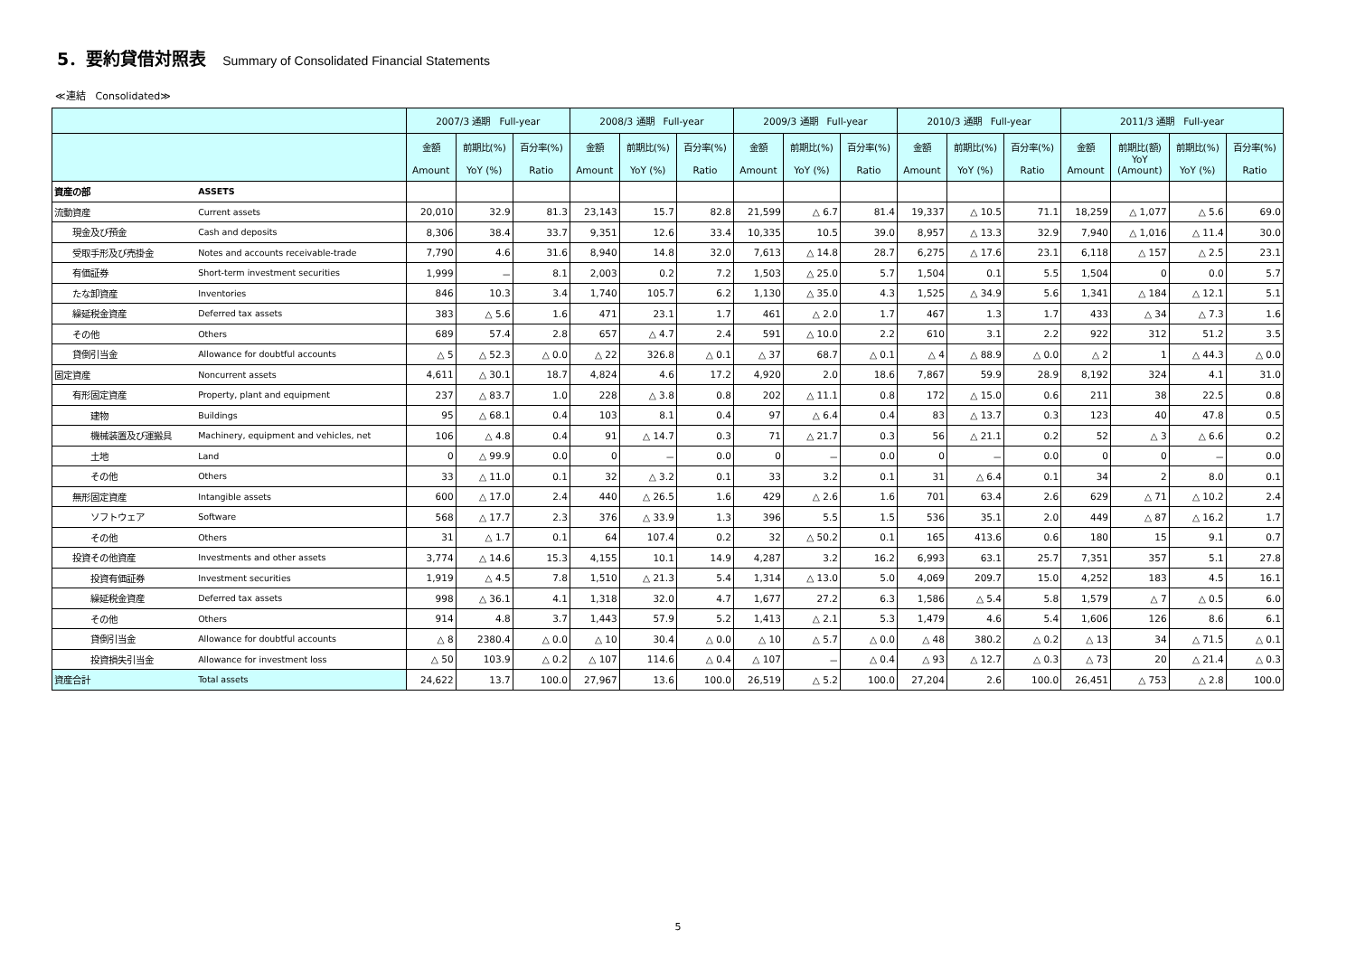5．要約貸借対照表 Summary of Consolidated Financial Statements
≪連結　Consolidated≫
| | | 2007/3 通期 Full-year | | | 2008/3 通期 Full-year | | | 2009/3 通期 Full-year | | | 2010/3 通期 Full-year | | | 2011/3 通期 Full-year | | | |
| --- | --- | --- | --- | --- | --- | --- | --- | --- | --- | --- | --- | --- | --- | --- | --- | --- | --- |
| | | 金額 Amount | 前期比(%) YoY (%) | 百分率(%) Ratio | 金額 Amount | 前期比(%) YoY (%) | 百分率(%) Ratio | 金額 Amount | 前期比(%) YoY (%) | 百分率(%) Ratio | 金額 Amount | 前期比(%) YoY (%) | 百分率(%) Ratio | 金額 Amount | 前期比(額) YoY (Amount) | 前期比(%) YoY (%) | 百分率(%) Ratio |
| 資産の部 | ASSETS | | | | | | | | | | | | | | | | |
| 流動資産 | Current assets | 20,010 | 32.9 | 81.3 | 23,143 | 15.7 | 82.8 | 21,599 | △ 6.7 | 81.4 | 19,337 | △ 10.5 | 71.1 | 18,259 | △ 1,077 | △ 5.6 | 69.0 |
| 現金及び預金 | Cash and deposits | 8,306 | 38.4 | 33.7 | 9,351 | 12.6 | 33.4 | 10,335 | 10.5 | 39.0 | 8,957 | △ 13.3 | 32.9 | 7,940 | △ 1,016 | △ 11.4 | 30.0 |
| 受取手形及び売掛金 | Notes and accounts receivable-trade | 7,790 | 4.6 | 31.6 | 8,940 | 14.8 | 32.0 | 7,613 | △ 14.8 | 28.7 | 6,275 | △ 17.6 | 23.1 | 6,118 | △ 157 | △ 2.5 | 23.1 |
| 有価証券 | Short-term investment securities | 1,999 | － | 8.1 | 2,003 | 0.2 | 7.2 | 1,503 | △ 25.0 | 5.7 | 1,504 | 0.1 | 5.5 | 1,504 | 0 | 0.0 | 5.7 |
| たな卸資産 | Inventories | 846 | 10.3 | 3.4 | 1,740 | 105.7 | 6.2 | 1,130 | △ 35.0 | 4.3 | 1,525 | △ 34.9 | 5.6 | 1,341 | △ 184 | △ 12.1 | 5.1 |
| 繰延税金資産 | Deferred tax assets | 383 | △ 5.6 | 1.6 | 471 | 23.1 | 1.7 | 461 | △ 2.0 | 1.7 | 467 | 1.3 | 1.7 | 433 | △ 34 | △ 7.3 | 1.6 |
| その他 | Others | 689 | 57.4 | 2.8 | 657 | △ 4.7 | 2.4 | 591 | △ 10.0 | 2.2 | 610 | 3.1 | 2.2 | 922 | 312 | 51.2 | 3.5 |
| 貸倒引当金 | Allowance for doubtful accounts | △ 5 | △ 52.3 | △ 0.0 | △ 22 | 326.8 | △ 0.1 | △ 37 | 68.7 | △ 0.1 | △ 4 | △ 88.9 | △ 0.0 | △ 2 | 1 | △ 44.3 | △ 0.0 |
| 固定資産 | Noncurrent assets | 4,611 | △ 30.1 | 18.7 | 4,824 | 4.6 | 17.2 | 4,920 | 2.0 | 18.6 | 7,867 | 59.9 | 28.9 | 8,192 | 324 | 4.1 | 31.0 |
| 有形固定資産 | Property, plant and equipment | 237 | △ 83.7 | 1.0 | 228 | △ 3.8 | 0.8 | 202 | △ 11.1 | 0.8 | 172 | △ 15.0 | 0.6 | 211 | 38 | 22.5 | 0.8 |
| 建物 | Buildings | 95 | △ 68.1 | 0.4 | 103 | 8.1 | 0.4 | 97 | △ 6.4 | 0.4 | 83 | △ 13.7 | 0.3 | 123 | 40 | 47.8 | 0.5 |
| 機械装置及び運搬具 | Machinery, equipment and vehicles, net | 106 | △ 4.8 | 0.4 | 91 | △ 14.7 | 0.3 | 71 | △ 21.7 | 0.3 | 56 | △ 21.1 | 0.2 | 52 | △ 3 | △ 6.6 | 0.2 |
| 土地 | Land | 0 | △ 99.9 | 0.0 | 0 | － | 0.0 | 0 | － | 0.0 | 0 | － | 0.0 | 0 | 0 | － | 0.0 |
| その他 | Others | 33 | △ 11.0 | 0.1 | 32 | △ 3.2 | 0.1 | 33 | 3.2 | 0.1 | 31 | △ 6.4 | 0.1 | 34 | 2 | 8.0 | 0.1 |
| 無形固定資産 | Intangible assets | 600 | △ 17.0 | 2.4 | 440 | △ 26.5 | 1.6 | 429 | △ 2.6 | 1.6 | 701 | 63.4 | 2.6 | 629 | △ 71 | △ 10.2 | 2.4 |
| ソフトウェア | Software | 568 | △ 17.7 | 2.3 | 376 | △ 33.9 | 1.3 | 396 | 5.5 | 1.5 | 536 | 35.1 | 2.0 | 449 | △ 87 | △ 16.2 | 1.7 |
| その他 | Others | 31 | △ 1.7 | 0.1 | 64 | 107.4 | 0.2 | 32 | △ 50.2 | 0.1 | 165 | 413.6 | 0.6 | 180 | 15 | 9.1 | 0.7 |
| 投資その他資産 | Investments and other assets | 3,774 | △ 14.6 | 15.3 | 4,155 | 10.1 | 14.9 | 4,287 | 3.2 | 16.2 | 6,993 | 63.1 | 25.7 | 7,351 | 357 | 5.1 | 27.8 |
| 投資有価証券 | Investment securities | 1,919 | △ 4.5 | 7.8 | 1,510 | △ 21.3 | 5.4 | 1,314 | △ 13.0 | 5.0 | 4,069 | 209.7 | 15.0 | 4,252 | 183 | 4.5 | 16.1 |
| 繰延税金資産 | Deferred tax assets | 998 | △ 36.1 | 4.1 | 1,318 | 32.0 | 4.7 | 1,677 | 27.2 | 6.3 | 1,586 | △ 5.4 | 5.8 | 1,579 | △ 7 | △ 0.5 | 6.0 |
| その他 | Others | 914 | 4.8 | 3.7 | 1,443 | 57.9 | 5.2 | 1,413 | △ 2.1 | 5.3 | 1,479 | 4.6 | 5.4 | 1,606 | 126 | 8.6 | 6.1 |
| 貸倒引当金 | Allowance for doubtful accounts | △ 8 | 2380.4 | △ 0.0 | △ 10 | 30.4 | △ 0.0 | △ 10 | △ 5.7 | △ 0.0 | △ 48 | 380.2 | △ 0.2 | △ 13 | 34 | △ 71.5 | △ 0.1 |
| 投資損失引当金 | Allowance for investment loss | △ 50 | 103.9 | △ 0.2 | △ 107 | 114.6 | △ 0.4 | △ 107 | － | △ 0.4 | △ 93 | △ 12.7 | △ 0.3 | △ 73 | 20 | △ 21.4 | △ 0.3 |
| 資産合計 | Total assets | 24,622 | 13.7 | 100.0 | 27,967 | 13.6 | 100.0 | 26,519 | △ 5.2 | 100.0 | 27,204 | 2.6 | 100.0 | 26,451 | △ 753 | △ 2.8 | 100.0 |
5